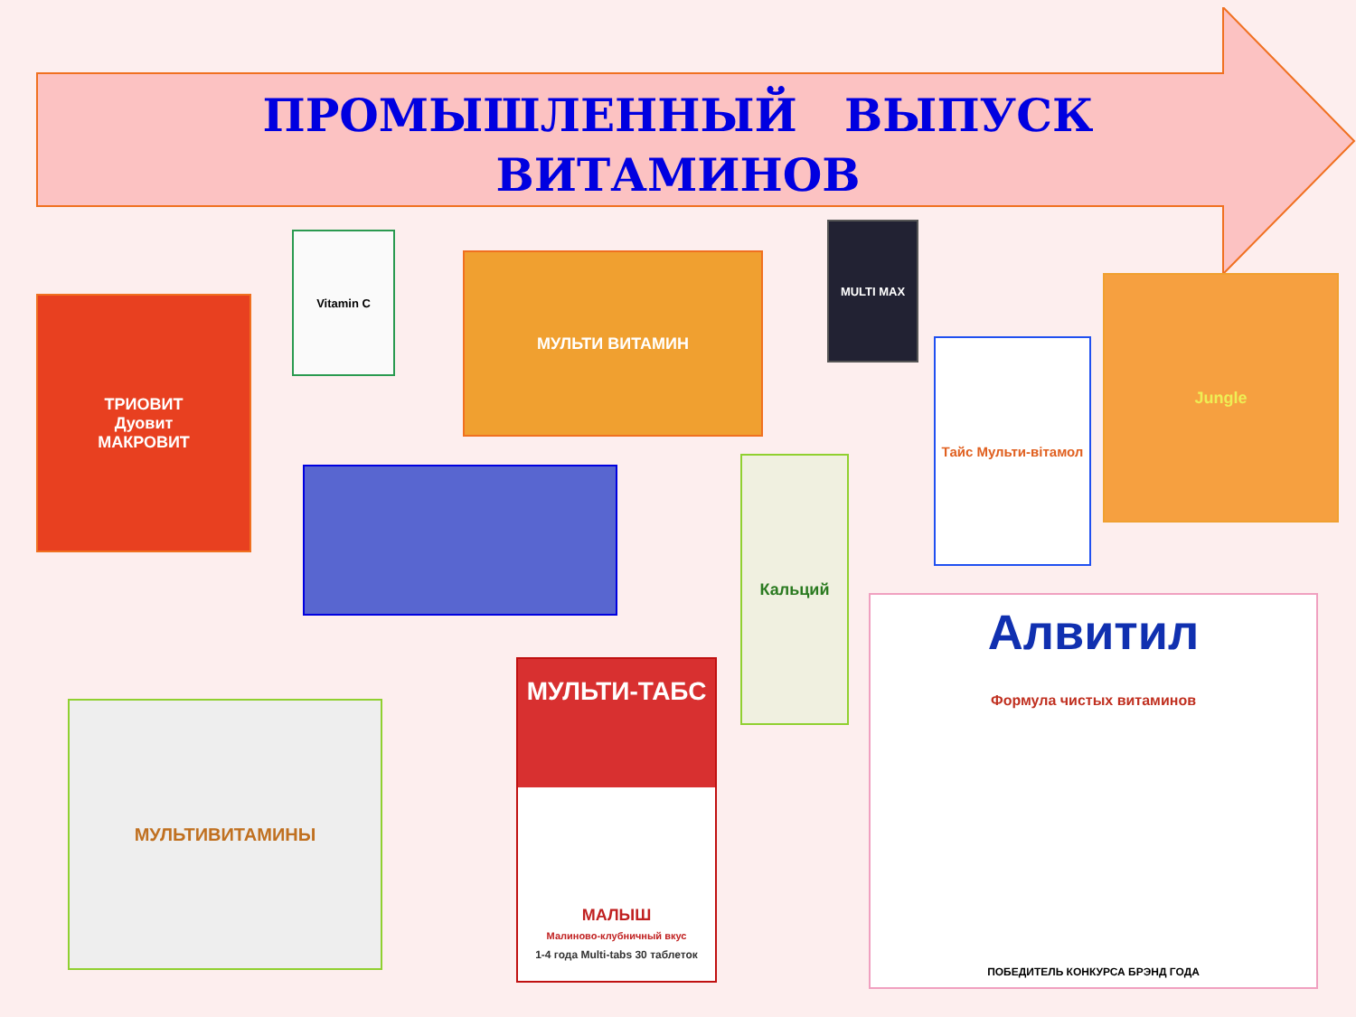ПРОМЫШЛЕННЫЙ ВЫПУСК
ВИТАМИНОВ
ТРИОВИТ
Дуовит
МАКРОВИТ
Vitamin C
МУЛЬТИ ВИТАМИН
MULTI MAX
Jungle
Тайс Мульти-вітамол
Кальций
Алвитил
Формула чистых витаминов
ПОБЕДИТЕЛЬ КОНКУРСА БРЭНД ГОДА
МУЛЬТИВИТАМИНЫ
МУЛЬТИ-ТАБС
МАЛЫШ
Малиново-клубничный вкус
1-4 года Multi-tabs 30 таблеток